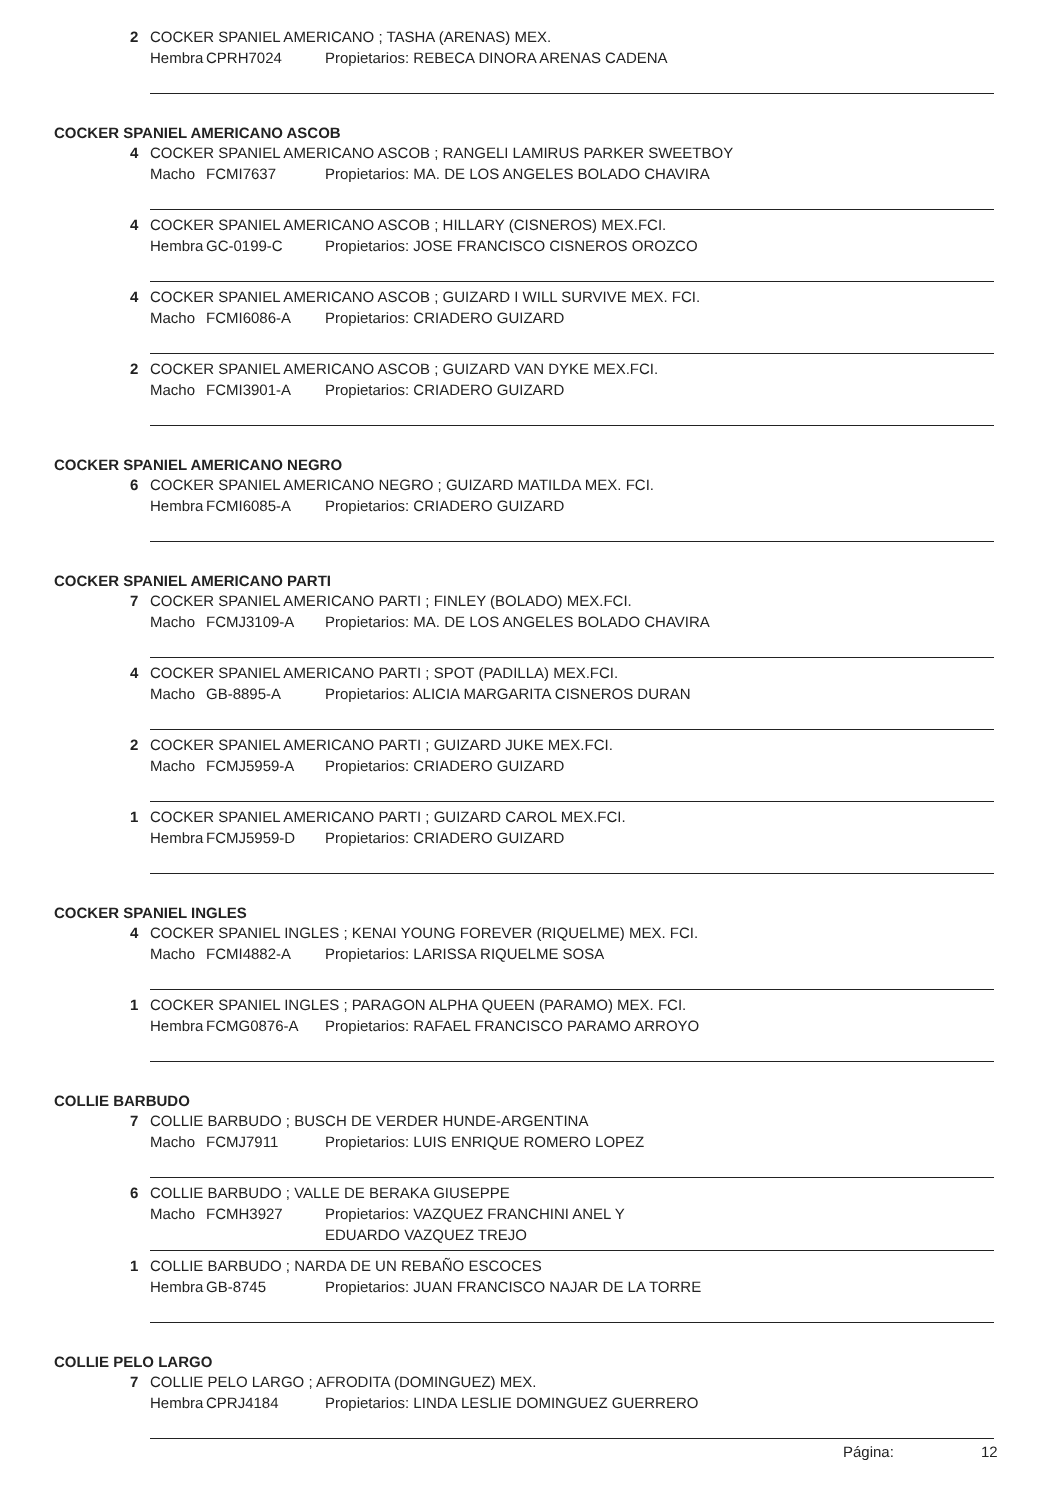2 COCKER SPANIEL AMERICANO ; TASHA (ARENAS) MEX.
Hembra CPRH7024 Propietarios: REBECA DINORA ARENAS CADENA
COCKER SPANIEL AMERICANO ASCOB
4 COCKER SPANIEL AMERICANO ASCOB ; RANGELI LAMIRUS PARKER SWEETBOY
Macho FCMI7637 Propietarios: MA. DE LOS ANGELES BOLADO CHAVIRA
4 COCKER SPANIEL AMERICANO ASCOB ; HILLARY (CISNEROS) MEX.FCI.
Hembra GC-0199-C Propietarios: JOSE FRANCISCO CISNEROS OROZCO
4 COCKER SPANIEL AMERICANO ASCOB ; GUIZARD I WILL SURVIVE MEX. FCI.
Macho FCMI6086-A Propietarios: CRIADERO GUIZARD
2 COCKER SPANIEL AMERICANO ASCOB ; GUIZARD VAN DYKE MEX.FCI.
Macho FCMI3901-A Propietarios: CRIADERO GUIZARD
COCKER SPANIEL AMERICANO NEGRO
6 COCKER SPANIEL AMERICANO NEGRO ; GUIZARD MATILDA MEX. FCI.
Hembra FCMI6085-A Propietarios: CRIADERO GUIZARD
COCKER SPANIEL AMERICANO PARTI
7 COCKER SPANIEL AMERICANO PARTI ; FINLEY (BOLADO) MEX.FCI.
Macho FCMJ3109-A Propietarios: MA. DE LOS ANGELES BOLADO CHAVIRA
4 COCKER SPANIEL AMERICANO PARTI ; SPOT (PADILLA) MEX.FCI.
Macho GB-8895-A Propietarios: ALICIA MARGARITA CISNEROS DURAN
2 COCKER SPANIEL AMERICANO PARTI ; GUIZARD JUKE MEX.FCI.
Macho FCMJ5959-A Propietarios: CRIADERO GUIZARD
1 COCKER SPANIEL AMERICANO PARTI ; GUIZARD CAROL MEX.FCI.
Hembra FCMJ5959-D Propietarios: CRIADERO GUIZARD
COCKER SPANIEL INGLES
4 COCKER SPANIEL INGLES ; KENAI YOUNG FOREVER (RIQUELME) MEX. FCI.
Macho FCMI4882-A Propietarios: LARISSA RIQUELME SOSA
1 COCKER SPANIEL INGLES ; PARAGON ALPHA QUEEN (PARAMO) MEX. FCI.
Hembra FCMG0876-A Propietarios: RAFAEL FRANCISCO PARAMO ARROYO
COLLIE BARBUDO
7 COLLIE BARBUDO ; BUSCH DE VERDER HUNDE-ARGENTINA
Macho FCMJ7911 Propietarios: LUIS ENRIQUE ROMERO LOPEZ
6 COLLIE BARBUDO ; VALLE DE BERAKA GIUSEPPE
Macho FCMH3927 Propietarios: VAZQUEZ FRANCHINI ANEL Y
EDUARDO VAZQUEZ TREJO
1 COLLIE BARBUDO ; NARDA DE UN REBAÑO ESCOCES
Hembra GB-8745 Propietarios: JUAN FRANCISCO NAJAR DE LA TORRE
COLLIE PELO LARGO
7 COLLIE PELO LARGO ; AFRODITA (DOMINGUEZ) MEX.
Hembra CPRJ4184 Propietarios: LINDA LESLIE DOMINGUEZ GUERRERO
Página: 12